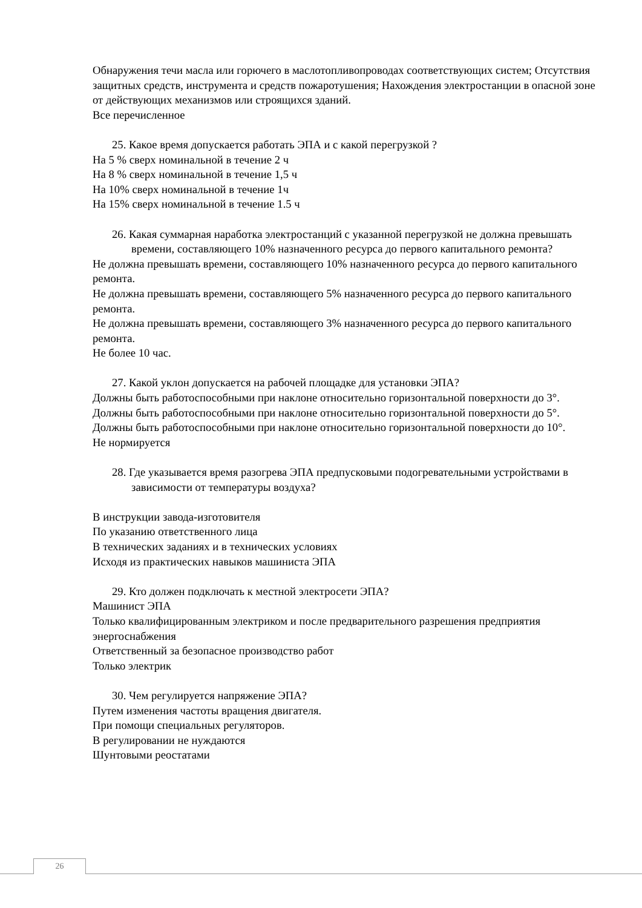Обнаружения течи масла или горючего в маслотопливопроводах соответствующих систем; Отсутствия защитных средств, инструмента и средств пожаротушения; Нахождения электростанции в опасной зоне от действующих механизмов или строящихся зданий.
Все перечисленное
25. Какое время допускается работать ЭПА и с какой перегрузкой ?
На 5 % сверх номинальной в течение 2 ч
На 8 % сверх номинальной в течение 1,5 ч
На 10% сверх номинальной в течение 1ч
На 15% сверх номинальной в течение 1.5 ч
26. Какая суммарная наработка электростанций с указанной перегрузкой не должна превышать времени, составляющего 10% назначенного ресурса до первого капитального ремонта?
Не должна превышать времени, составляющего 10% назначенного ресурса до первого капитального ремонта.
Не должна превышать времени, составляющего 5% назначенного ресурса до первого капитального ремонта.
Не должна превышать времени, составляющего 3% назначенного ресурса до первого капитального ремонта.
Не более 10 час.
27. Какой уклон допускается на рабочей площадке для установки ЭПА?
Должны быть работоспособными при наклоне относительно горизонтальной поверхности до 3°.
Должны быть работоспособными при наклоне относительно горизонтальной поверхности до 5°.
Должны быть работоспособными при наклоне относительно горизонтальной поверхности до 10°.
Не нормируется
28. Где указывается время разогрева ЭПА предпусковыми подогревательными устройствами в зависимости от температуры воздуха?
В инструкции завода-изготовителя
По указанию ответственного лица
В технических заданиях и в технических условиях
Исходя из практических навыков машиниста ЭПА
29. Кто должен подключать к местной электросети ЭПА?
Машинист ЭПА
Только квалифицированным электриком и после предварительного разрешения предприятия энергоснабжения
Ответственный за безопасное производство работ
Только электрик
30. Чем регулируется напряжение ЭПА?
Путем изменения частоты вращения двигателя.
При помощи специальных регуляторов.
В регулировании не нуждаются
Шунтовыми реостатами
26